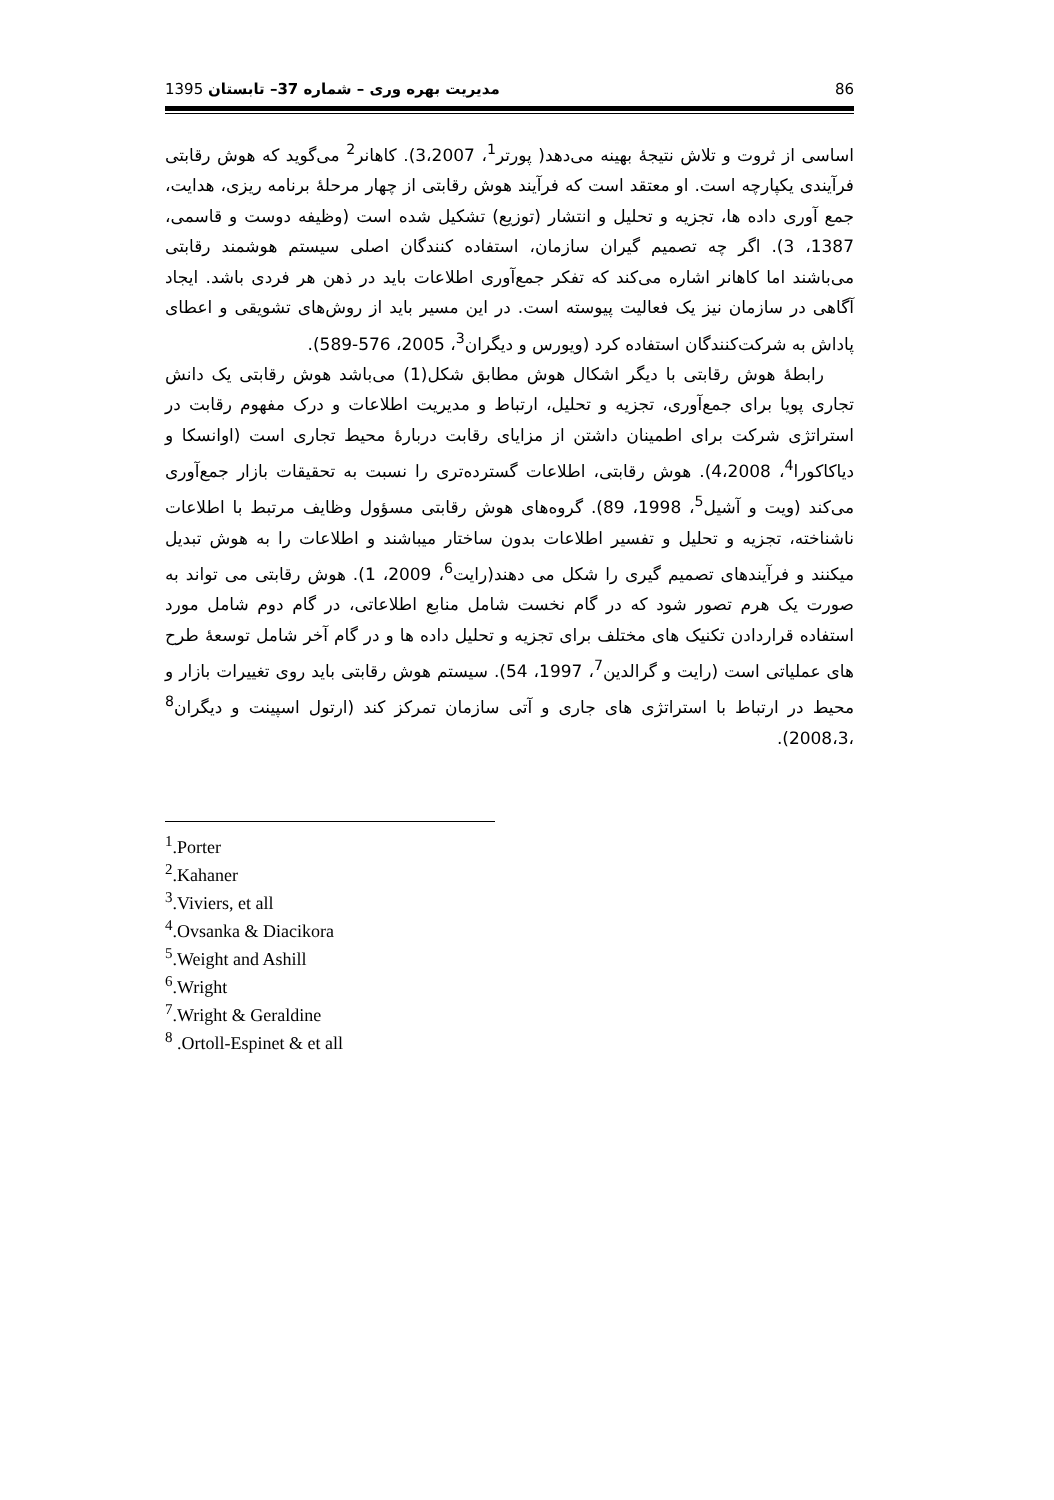86 مدیریت بهره وری – شماره 37– تابستان 1395
اساسی از ثروت و تلاش نتیجۀ بهینه می‌دهد( پورتر<sup>1</sup>، 3،2007). کاهانر<sup>2</sup> می‌گوید که هوش رقابتی فرآیندی یکپارچه است. او معتقد است که فرآیند هوش رقابتی از چهار مرحلۀ برنامه ریزی، هدایت، جمع آوری داده ها، تجزیه و تحلیل و انتشار (توزیع) تشکیل شده است (وظیفه دوست و قاسمی، 1387، 3). اگر چه تصمیم گیران سازمان، استفاده کنندگان اصلی سیستم هوشمند رقابتی می‌باشند اما کاهانر اشاره می‌کند که تفکر جمع‌آوری اطلاعات باید در ذهن هر فردی باشد. ایجاد آگاهی در سازمان نیز یک فعالیت پیوسته است. در این مسیر باید از روش‌های تشویقی و اعطای پاداش به شرکت‌کنندگان استفاده کرد (ویورس و دیگران<sup>3</sup>، 2005، 576-589).
رابطۀ هوش رقابتی با دیگر اشکال هوش مطابق شکل(1) می‌باشد هوش رقابتی یک دانش تجاری پویا برای جمع‌آوری، تجزیه و تحلیل، ارتباط و مدیریت اطلاعات و درک مفهوم رقابت در استراتژی شرکت برای اطمینان داشتن از مزایای رقابت دربارۀ محیط تجاری است (اوانسکا و دیاکاکورا<sup>4</sup>، 4،2008). هوش رقابتی، اطلاعات گسترده‌تری را نسبت به تحقیقات بازار جمع‌آوری می‌کند (ویت و آشیل<sup>5</sup>، 1998، 89). گروه‌های هوش رقابتی مسؤول وظایف مرتبط با اطلاعات ناشناخته، تجزیه و تحلیل و تفسیر اطلاعات بدون ساختار میباشند و اطلاعات را به هوش تبدیل میکنند و فرآیندهای تصمیم گیری را شکل می دهند(رایت<sup>6</sup>، 2009، 1). هوش رقابتی می تواند به صورت یک هرم تصور شود که در گام نخست شامل منابع اطلاعاتی، در گام دوم شامل مورد استفاده قراردادن تکنیک های مختلف برای تجزیه و تحلیل داده ها و در گام آخر شامل توسعۀ طرح های عملیاتی است (رایت و گرالدین<sup>7</sup>، 1997، 54). سیستم هوش رقابتی باید روی تغییرات بازار و محیط در ارتباط با استراتژی های جاری و آتی سازمان تمرکز کند (ارتول اسپینت و دیگران<sup>8</sup> ،2008،3).
<sup>1</sup>.Porter
<sup>2</sup>.Kahaner
<sup>3</sup>.Viviers, et all
<sup>4</sup>.Ovsanka & Diacikora
<sup>5</sup>.Weight and Ashill
<sup>6</sup>.Wright
<sup>7</sup>.Wright & Geraldine
<sup>8</sup> .Ortoll-Espinet & et all